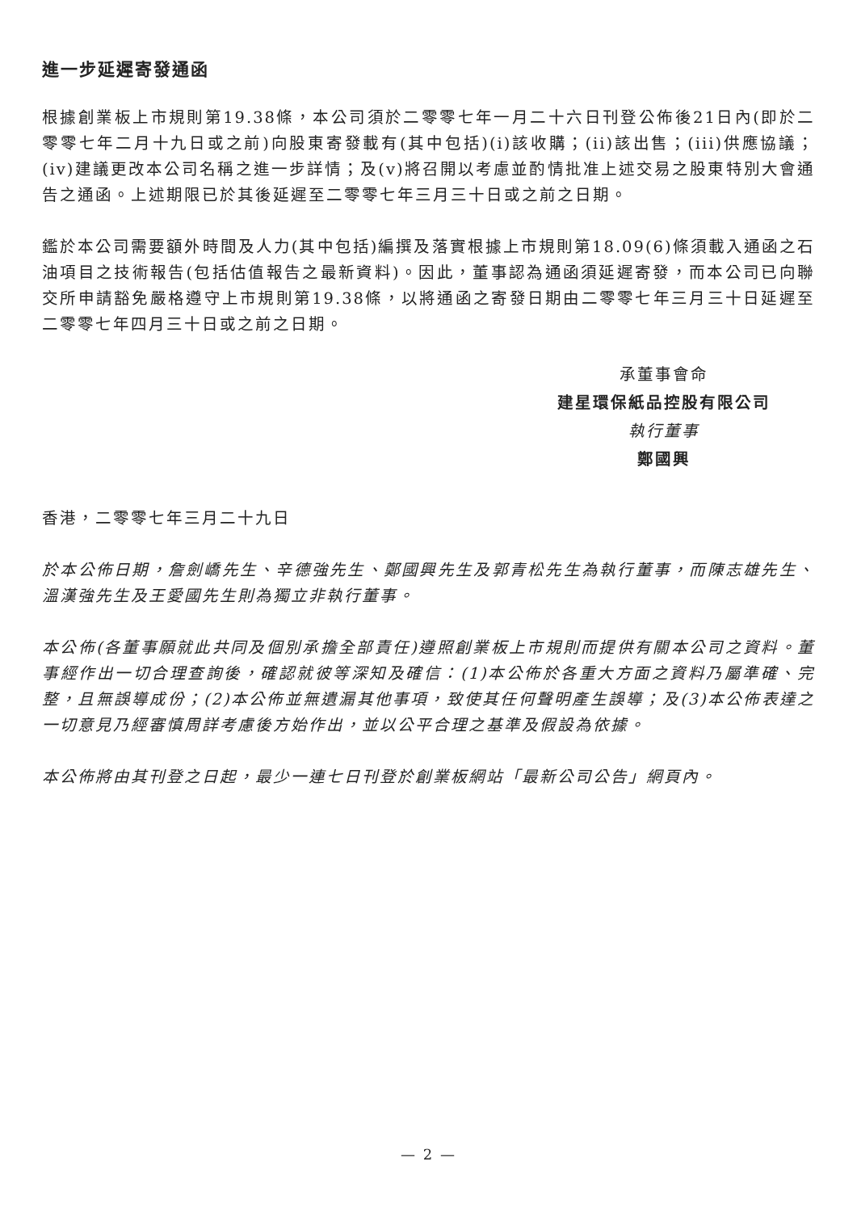進一步延遲寄發通函
根據創業板上市規則第19.38條，本公司須於二零零七年一月二十六日刊登公佈後21日內(即於二零零七年二月十九日或之前)向股東寄發載有(其中包括)(i)該收購；(ii)該出售；(iii)供應協議；(iv)建議更改本公司名稱之進一步詳情；及(v)將召開以考慮並酌情批准上述交易之股東特別大會通告之通函。上述期限已於其後延遲至二零零七年三月三十日或之前之日期。
鑑於本公司需要額外時間及人力(其中包括)編撰及落實根據上市規則第18.09(6)條須載入通函之石油項目之技術報告(包括估值報告之最新資料)。因此，董事認為通函須延遲寄發，而本公司已向聯交所申請豁免嚴格遵守上市規則第19.38條，以將通函之寄發日期由二零零七年三月三十日延遲至二零零七年四月三十日或之前之日期。
承董事會命
建星環保紙品控股有限公司
執行董事
鄭國興
香港，二零零七年三月二十九日
於本公佈日期，詹劍嶠先生、辛德強先生、鄭國興先生及郭青松先生為執行董事，而陳志雄先生、溫漢強先生及王愛國先生則為獨立非執行董事。
本公佈(各董事願就此共同及個別承擔全部責任)遵照創業板上市規則而提供有關本公司之資料。董事經作出一切合理查詢後，確認就彼等深知及確信：(1)本公佈於各重大方面之資料乃屬準確、完整，且無誤導成份；(2)本公佈並無遺漏其他事項，致使其任何聲明產生誤導；及(3)本公佈表達之一切意見乃經審慎周詳考慮後方始作出，並以公平合理之基準及假設為依據。
本公佈將由其刊登之日起，最少一連七日刊登於創業板網站「最新公司公告」網頁內。
— 2 —